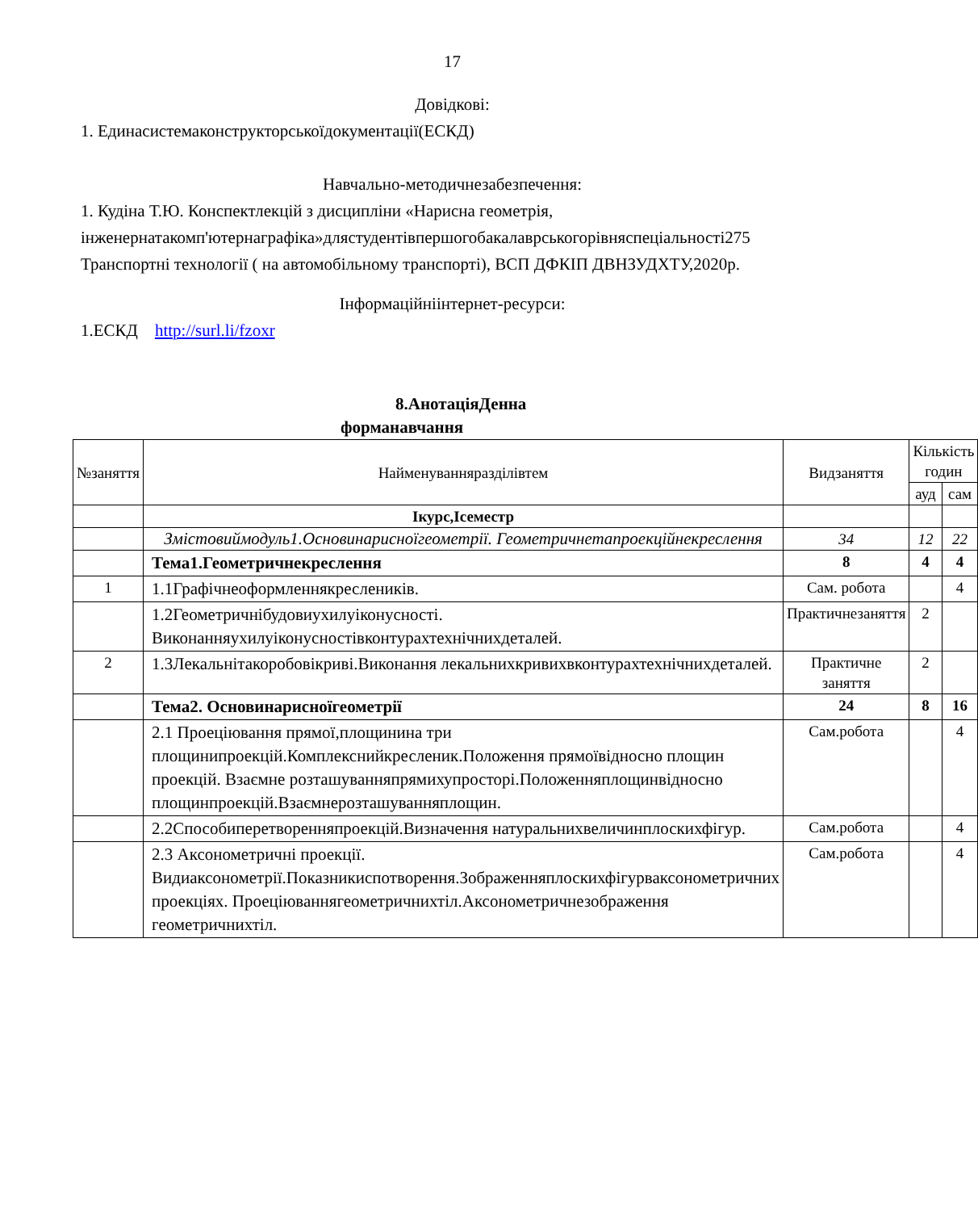17
Довідкові:
1. Единасистемаконструкторськоїдокументації(ЕСКД)
Навчально-методичнезабезпечення:
1. Кудіна Т.Ю. Конспектлекцій з дисципліни «Нарисна геометрія, інженернатакомп'ютернаграфіка»длястудентівпершогобакалаврськогорівняспеціальності275 Транспортні технології ( на автомобільному транспорті), ВСП ДФКІП ДВНЗУДХТУ,2020р.
Інформаційніінтернет-ресурси:
1.ЕСКД http://surl.li/fzoxr
8.АнотаціяДенна
форманавчання
| №заняття | Найменуванняразділівтем | Видзаняття | Кількість годин | |
| --- | --- | --- | --- | --- |
| | | | ауд | сам |
| | Ікурс,Ісеместр | | | |
| | Змістовиймодуль1.Основинарисноїгеометрії. Геометричнетапроекційнекреслення | 34 | 12 | 22 |
| | Тема1.Геометричнекреслення | 8 | 4 | 4 |
| 1 | 1.1Графічнеоформленнякреслеників. | Сам. робота | | 4 |
| | 1.2Геометричнібудовиухилуіконусності. Виконанняухилуіконусностівконтурахтехнічнихдеталей. | Практичнезаняття | 2 | |
| 2 | 1.3Лекальнітакоробовікриві.Виконання лекальнихкривихвконтурахтехнічнихдеталей. | Практичне заняття | 2 | |
| | Тема2. Основинарисноїгеометрії | 24 | 8 | 16 |
| | 2.1 Проеціювання прямої,площинина три площинипроекцій.Комплекснийкресленик.Положення прямоївідносно площин проекцій. Взаємне розташуванняпрямихупросторі.Положенняплощинвідносно площинпроекцій.Взаємнерозташуванняплощин. | Сам.робота | | 4 |
| | 2.2Способиперетворенняпроекцій.Визначення натуральнихвеличинплоскихфігур. | Сам.робота | | 4 |
| | 2.3 Аксонометричні проекції. Видиаксонометрії.Показникиспотворення.Зображенняплоскихфігурваксонометричних проекціях. Проеціюваннягеометричнихтіл.Аксонометричнезображення геометричнихтіл. | Сам.робота | | 4 |